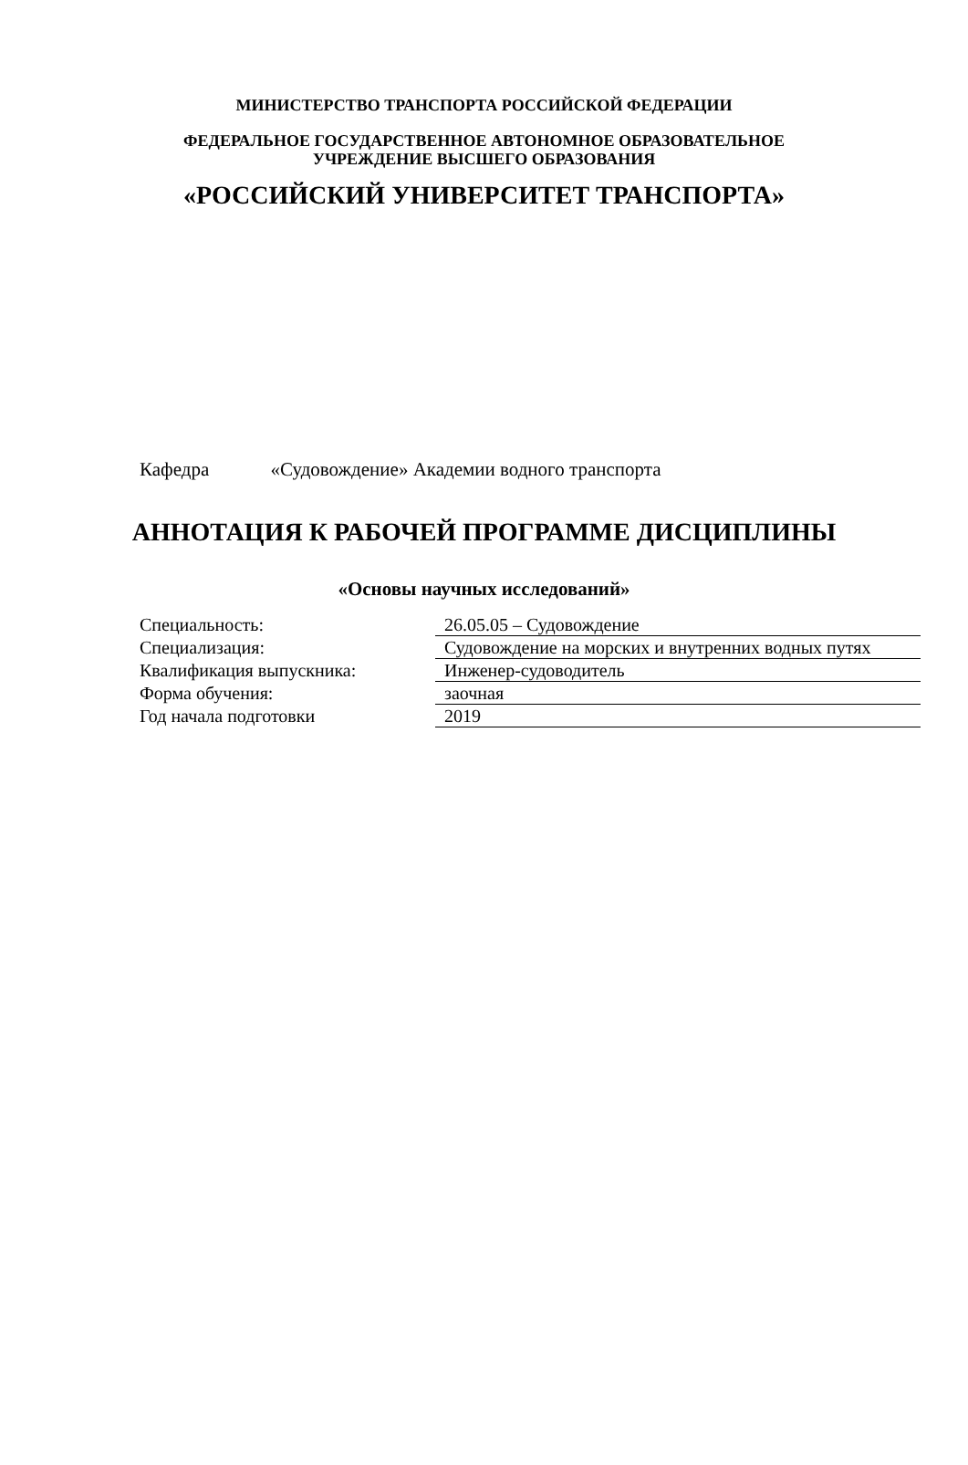МИНИСТЕРСТВО ТРАНСПОРТА РОССИЙСКОЙ ФЕДЕРАЦИИ
ФЕДЕРАЛЬНОЕ ГОСУДАРСТВЕННОЕ АВТОНОМНОЕ ОБРАЗОВАТЕЛЬНОЕ
УЧРЕЖДЕНИЕ ВЫСШЕГО ОБРАЗОВАНИЯ
«РОССИЙСКИЙ УНИВЕРСИТЕТ ТРАНСПОРТА»
Кафедра «Судовождение» Академии водного транспорта
АННОТАЦИЯ К РАБОЧЕЙ ПРОГРАММЕ ДИСЦИПЛИНЫ
«Основы научных исследований»
| Специальность: | 26.05.05 – Судовождение |
| Специализация: | Судовождение на морских и внутренних водных путях |
| Квалификация выпускника: | Инженер-судоводитель |
| Форма обучения: | заочная |
| Год начала подготовки | 2019 |